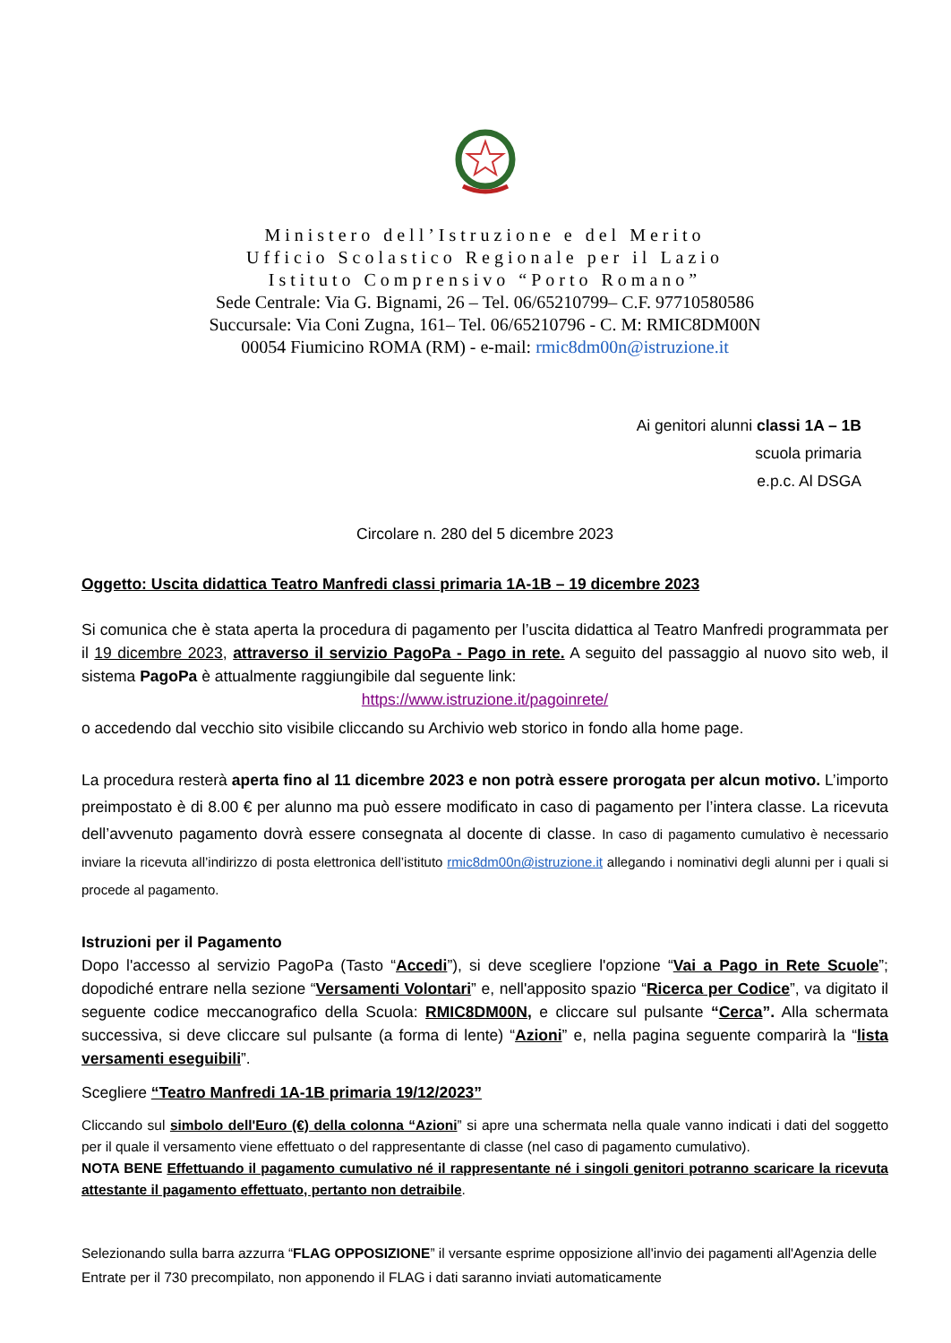Ministero dell’Istruzione e del Merito
Ufficio Scolastico Regionale per il Lazio
Istituto Comprensivo “Porto Romano”
Sede Centrale: Via G. Bignami, 26 – Tel. 06/65210799– C.F. 97710580586
Succursale: Via Coni Zugna, 161– Tel. 06/65210796 - C. M: RMIC8DM00N
00054 Fiumicino ROMA (RM) - e-mail: rmic8dm00n@istruzione.it
Ai genitori alunni classi 1A – 1B
scuola primaria
e.p.c. Al DSGA
Circolare n. 280 del 5 dicembre 2023
Oggetto: Uscita didattica Teatro Manfredi classi primaria 1A-1B – 19 dicembre 2023
Si comunica che è stata aperta la procedura di pagamento per l’uscita didattica al Teatro Manfredi programmata per il 19 dicembre 2023, attraverso il servizio PagoPa - Pago in rete. A seguito del passaggio al nuovo sito web, il sistema PagoPa è attualmente raggiungibile dal seguente link:
https://www.istruzione.it/pagoinrete/
o accedendo dal vecchio sito visibile cliccando su Archivio web storico in fondo alla home page.
La procedura resterà aperta fino al 11 dicembre 2023 e non potrà essere prorogata per alcun motivo. L’importo preimpostato è di 8.00 € per alunno ma può essere modificato in caso di pagamento per l’intera classe. La ricevuta dell’avvenuto pagamento dovrà essere consegnata al docente di classe. In caso di pagamento cumulativo è necessario inviare la ricevuta all’indirizzo di posta elettronica dell’istituto rmic8dm00n@istruzione.it allegando i nominativi degli alunni per i quali si procede al pagamento.
Istruzioni per il Pagamento
Dopo l'accesso al servizio PagoPa (Tasto “Accedi”), si deve scegliere l'opzione “Vai a Pago in Rete Scuole”; dopodiché entrare nella sezione “Versamenti Volontari” e, nell'apposito spazio “Ricerca per Codice”, va digitato il seguente codice meccanografico della Scuola: RMIC8DM00N, e cliccare sul pulsante “Cerca”. Alla schermata successiva, si deve cliccare sul pulsante (a forma di lente) “Azioni” e, nella pagina seguente comparirà la “lista versamenti eseguibili”.
Scegliere “Teatro Manfredi 1A-1B primaria 19/12/2023”
Cliccando sul simbolo dell'Euro (€) della colonna “Azioni” si apre una schermata nella quale vanno indicati i dati del soggetto per il quale il versamento viene effettuato o del rappresentante di classe (nel caso di pagamento cumulativo).
NOTA BENE Effettuando il pagamento cumulativo né il rappresentante né i singoli genitori potranno scaricare la ricevuta attestante il pagamento effettuato, pertanto non detraibile.
Selezionando sulla barra azzurra “FLAG OPPOSIZIONE” il versante esprime opposizione all'invio dei pagamenti all'Agenzia delle Entrate per il 730 precompilato, non apponendo il FLAG i dati saranno inviati automaticamente